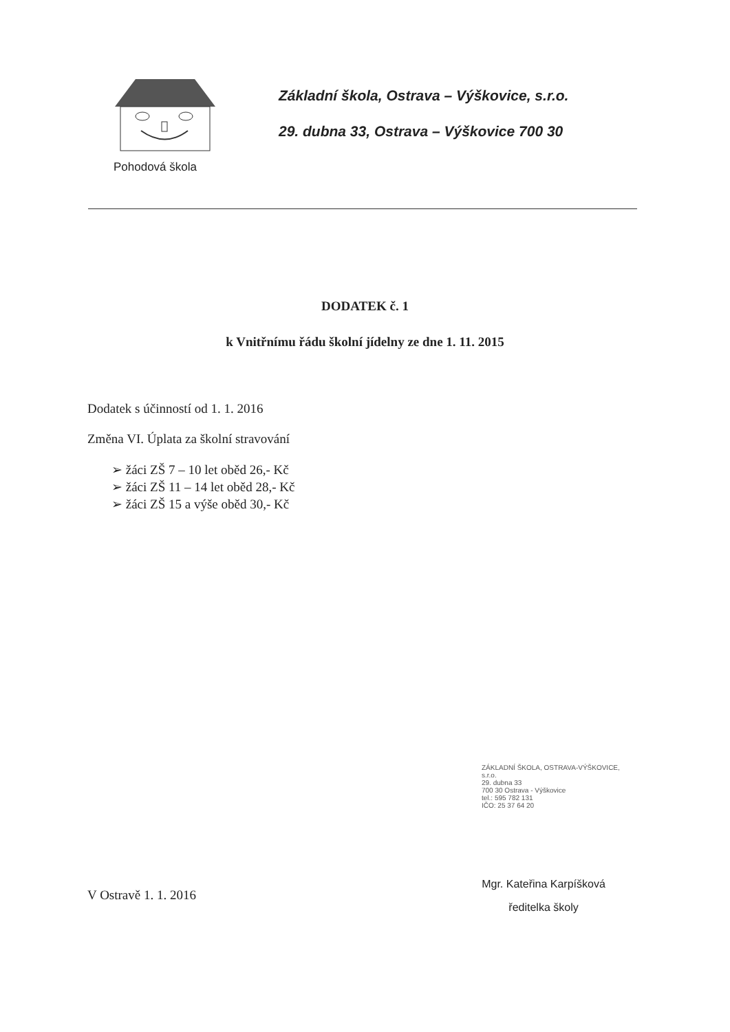Pohodová škola
Základní škola, Ostrava – Výškovice, s.r.o.
29. dubna 33, Ostrava – Výškovice 700 30
DODATEK č. 1
k Vnitřnímu řádu školní jídelny ze dne 1. 11. 2015
Dodatek s účinností od 1. 1. 2016
Změna VI. Úplata za školní stravování
➢ žáci ZŠ 7 – 10 let oběd 26,- Kč
➢ žáci ZŠ 11 – 14 let oběd 28,- Kč
➢ žáci ZŠ 15 a výše oběd 30,- Kč
ZÁKLADNÍ ŠKOLA, OSTRAVA-VÝŠKOVICE,
s.r.o.
29. dubna 33
700 30 Ostrava - Výškovice
tel.: 595 782 131
IČO: 25 37 64 20
V Ostravě 1. 1. 2016
Mgr. Kateřina Karpíšková
ředitelka školy